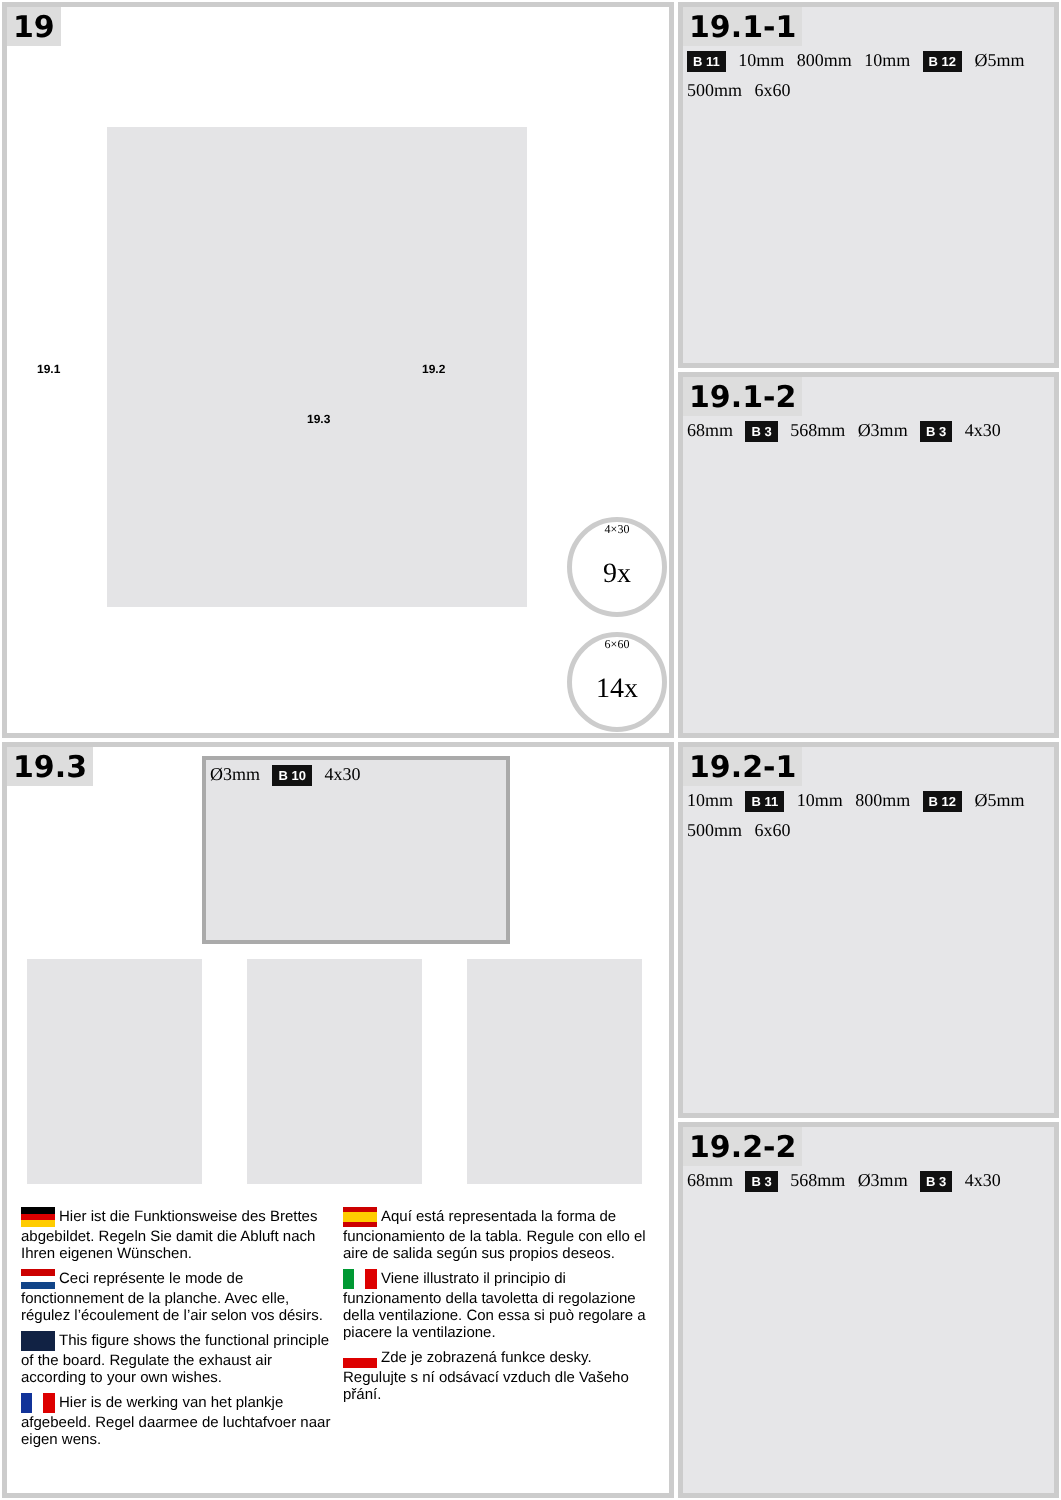19
19.1 19.2
19.3
4×30
9x
6×60
14x
19.1-1
B 11 10mm 800mm 10mm B 12 Ø5mm 500mm 6x60
19.1-2
68mm B 3 568mm Ø3mm B 3 4x30
19.3
Ø3mm B 10 4x30
Hier ist die Funktionsweise des Brettes abgebildet. Regeln Sie damit die Abluft nach Ihren eigenen Wünschen.
Ceci représente le mode de fonctionnement de la planche. Avec elle, régulez l’écoulement de l’air selon vos désirs.
This figure shows the functional principle of the board. Regulate the exhaust air according to your own wishes.
Hier is de werking van het plankje afgebeeld. Regel daarmee de luchtafvoer naar eigen wens.
Aquí está representada la forma de funcionamiento de la tabla. Regule con ello el aire de salida según sus propios deseos.
Viene illustrato il principio di funzionamento della tavoletta di regolazione della ventilazione. Con essa si può regolare a piacere la ventilazione.
Zde je zobrazená funkce desky. Regulujte s ní odsávací vzduch dle Vašeho přání.
19.2-1
10mm B 11 10mm 800mm B 12 Ø5mm 500mm 6x60
19.2-2
68mm B 3 568mm Ø3mm B 3 4x30